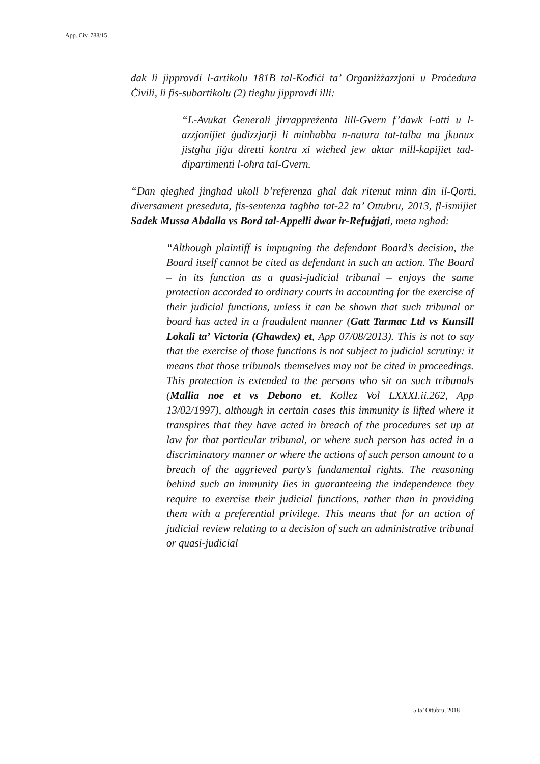App. Civ. 788/15
dak li jipprovdi l-artikolu 181B tal-Kodiċi ta’ Organiżżazzjoni u Proċedura Ċivili, li fis-subartikolu (2) tiegħu jipprovdi illi:
“L-Avukat Ġenerali jirrappreżenta lill-Gvern f’dawk l-atti u l-azzjonijiet ġudizzjarji li minħabba n-natura tat-talba ma jkunux jistgħu jiġu diretti kontra xi wieħed jew aktar mill-kapijiet tad-dipartimenti l-oħra tal-Gvern.
“Dan qiegħed jingħad ukoll b’referenza għal dak ritenut minn din il-Qorti, diversament preseduta, fis-sentenza tagħha tat-22 ta’ Ottubru, 2013, fl-ismijiet Sadek Mussa Abdalla vs Bord tal-Appelli dwar ir-Refuġjati, meta ngħad:
“Although plaintiff is impugning the defendant Board’s decision, the Board itself cannot be cited as defendant in such an action. The Board – in its function as a quasi-judicial tribunal – enjoys the same protection accorded to ordinary courts in accounting for the exercise of their judicial functions, unless it can be shown that such tribunal or board has acted in a fraudulent manner (Gatt Tarmac Ltd vs Kunsill Lokali ta’ Victoria (Ghawdex) et, App 07/08/2013). This is not to say that the exercise of those functions is not subject to judicial scrutiny: it means that those tribunals themselves may not be cited in proceedings. This protection is extended to the persons who sit on such tribunals (Mallia noe et vs Debono et, Kollez Vol LXXXI.ii.262, App 13/02/1997), although in certain cases this immunity is lifted where it transpires that they have acted in breach of the procedures set up at law for that particular tribunal, or where such person has acted in a discriminatory manner or where the actions of such person amount to a breach of the aggrieved party’s fundamental rights. The reasoning behind such an immunity lies in guaranteeing the independence they require to exercise their judicial functions, rather than in providing them with a preferential privilege. This means that for an action of judicial review relating to a decision of such an administrative tribunal or quasi-judicial
5 ta’ Ottubru, 2018